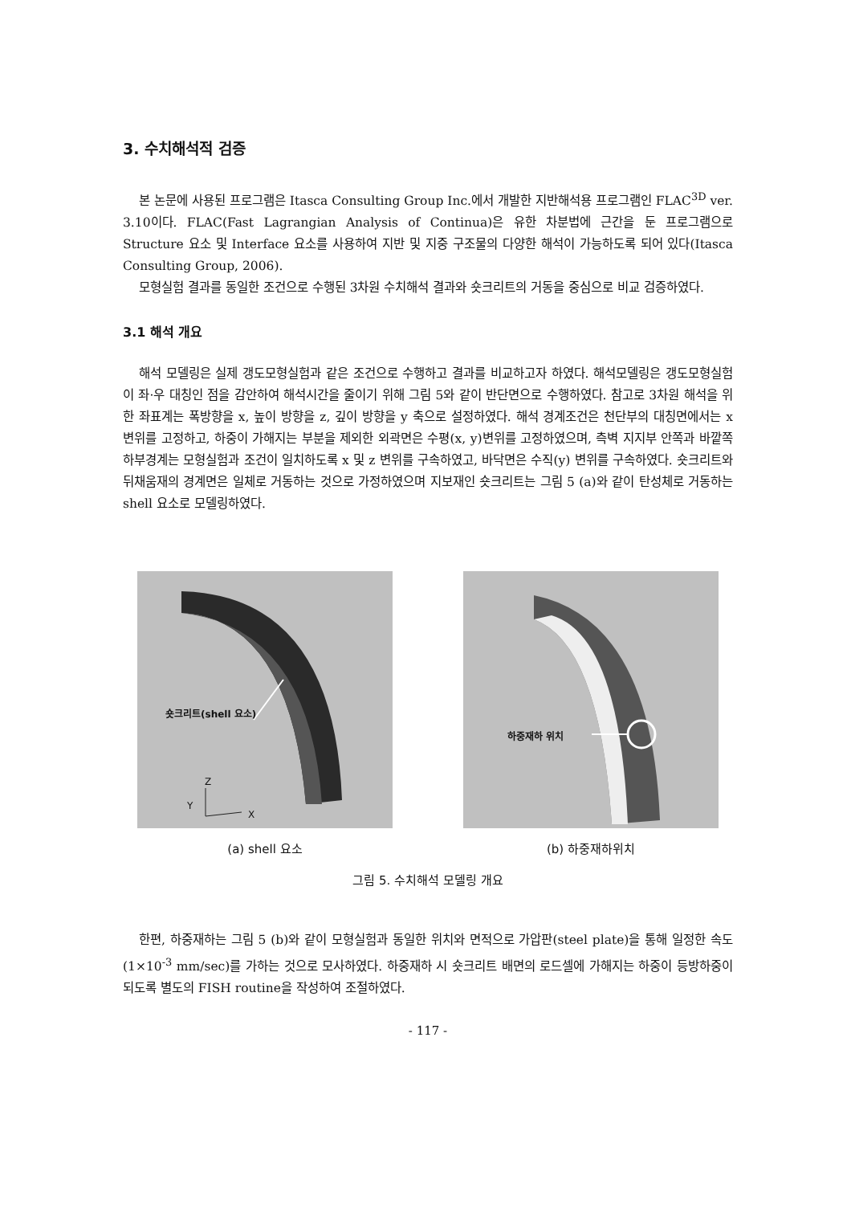3. 수치해석적 검증
본 논문에 사용된 프로그램은 Itasca Consulting Group Inc.에서 개발한 지반해석용 프로그램인 FLAC<sup>3D</sup> ver. 3.10이다. FLAC(Fast Lagrangian Analysis of Continua)은 유한 차분법에 근간을 둔 프로그램으로 Structure 요소 및 Interface 요소를 사용하여 지반 및 지중 구조물의 다양한 해석이 가능하도록 되어 있다(Itasca Consulting Group, 2006).
모형실험 결과를 동일한 조건으로 수행된 3차원 수치해석 결과와 숏크리트의 거동을 중심으로 비교 검증하였다.
3.1 해석 개요
해석 모델링은 실제 갱도모형실험과 같은 조건으로 수행하고 결과를 비교하고자 하였다. 해석모델링은 갱도모형실험이 좌·우 대칭인 점을 감안하여 해석시간을 줄이기 위해 그림 5와 같이 반단면으로 수행하였다. 참고로 3차원 해석을 위한 좌표계는 폭방향을 x, 높이 방향을 z, 깊이 방향을 y 축으로 설정하였다. 해석 경계조건은 천단부의 대칭면에서는 x 변위를 고정하고, 하중이 가해지는 부분을 제외한 외곽면은 수평(x, y)변위를 고정하였으며, 측벽 지지부 안쪽과 바깥쪽 하부경계는 모형실험과 조건이 일치하도록 x 및 z 변위를 구속하였고, 바닥면은 수직(y) 변위를 구속하였다. 숏크리트와 뒤채움재의 경계면은 일체로 거동하는 것으로 가정하였으며 지보재인 숏크리트는 그림 5 (a)와 같이 탄성체로 거동하는 shell 요소로 모델링하였다.
숏크리트(shell 요소)
Z
Y
X
(a) shell 요소
하중재하 위치
(b) 하중재하위치
그림 5. 수치해석 모델링 개요
한편, 하중재하는 그림 5 (b)와 같이 모형실험과 동일한 위치와 면적으로 가압판(steel plate)을 통해 일정한 속도(1×10<sup>-3</sup> mm/sec)를 가하는 것으로 모사하였다. 하중재하 시 숏크리트 배면의 로드셀에 가해지는 하중이 등방하중이 되도록 별도의 FISH routine을 작성하여 조절하였다.
- 117 -